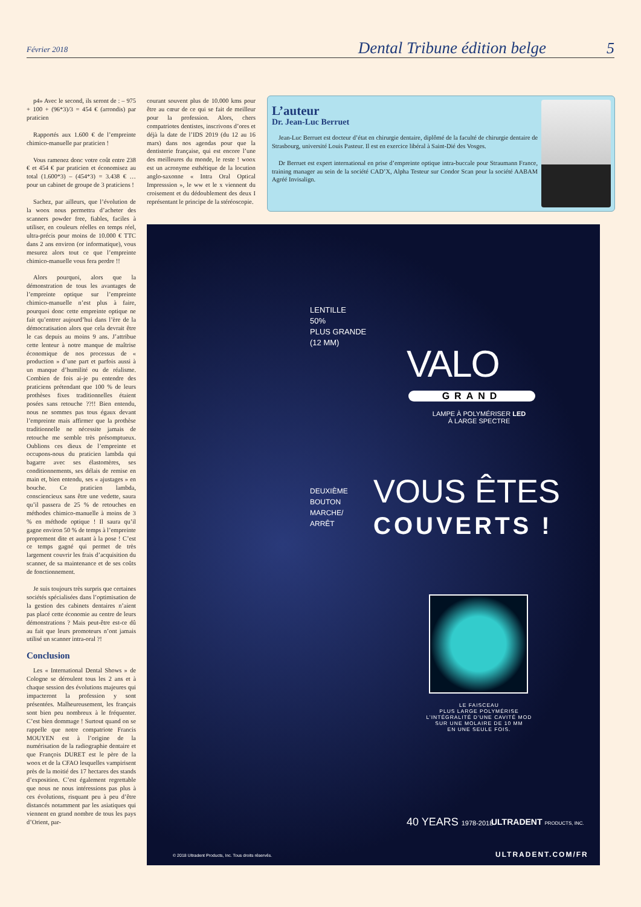Février 2018 Dental Tribune édition belge 5
p4» Avec le second, ils seront de : – 975 + 100 + (96*3)/3 = 454 € (arrondis) par praticien
Rapportés aux 1.600 € de l’empreinte chimico-manuelle par praticien !
Vous ramenez donc votre coût entre 238 € et 454 € par praticien et économisez au total (1.600*3) – (454*3) = 3.438 € … pour un cabinet de groupe de 3 praticiens !
Sachez, par ailleurs, que l’évolution de la woox nous permettra d’acheter des scanners powder free, fiables, faciles à utiliser, en couleurs réelles en temps réel, ultra-précis pour moins de 10.000 € TTC dans 2 ans environ (or informatique), vous mesurez alors tout ce que l’empreinte chimico-manuelle vous fera perdre !!
Alors pourquoi, alors que la démonstration de tous les avantages de l’empreinte optique sur l’empreinte chimico-manuelle n’est plus à faire, pourquoi donc cette empreinte optique ne fait qu’entrer aujourd’hui dans l’ère de la démocratisation alors que cela devrait être le cas depuis au moins 9 ans. J’attribue cette lenteur à notre manque de maîtrise économique de nos processus de « production » d’une part et parfois aussi à un manque d’humilité ou de réalisme. Combien de fois ai-je pu entendre des praticiens prétendant que 100 % de leurs prothèses fixes traditionnelles étaient posées sans retouche ??!! Bien entendu, nous ne sommes pas tous égaux devant l’empreinte mais affirmer que la prothèse traditionnelle ne nécessite jamais de retouche me semble très présomptueux. Oublions ces dieux de l’empreinte et occupons-nous du praticien lambda qui bagarre avec ses élastomères, ses conditionnements, ses délais de remise en main et, bien entendu, ses « ajustages » en bouche. Ce praticien lambda, consciencieux sans être une vedette, saura qu’il passera de 25 % de retouches en méthodes chimico-manuelle à moins de 3 % en méthode optique ! Il saura qu’il gagne environ 50 % de temps à l’empreinte proprement dite et autant à la pose ! C’est ce temps gagné qui permet de très largement couvrir les frais d’acquisition du scanner, de sa maintenance et de ses coûts de fonctionnement.
Je suis toujours très surpris que certaines sociétés spécialisées dans l’optimisation de la gestion des cabinets dentaires n’aient pas placé cette économie au centre de leurs démonstrations ? Mais peut-être est-ce dû au fait que leurs promoteurs n’ont jamais utilisé un scanner intra-oral ?!
Conclusion
Les « International Dental Shows » de Cologne se déroulent tous les 2 ans et à chaque session des évolutions majeures qui impacteront la profession y sont présentées. Malheureusement, les français sont bien peu nombreux à le fréquenter. C’est bien dommage ! Surtout quand on se rappelle que notre compatriote Francis MOUYEN est à l’origine de la numérisation de la radiographie dentaire et que François DURET est le père de la woox et de la CFAO lesquelles vampirisent près de la moitié des 17 hectares des stands d’exposition. C’est également regrettable que nous ne nous intéressions pas plus à ces évolutions, risquant peu à peu d’être distancés notamment par les asiatiques qui viennent en grand nombre de tous les pays d’Orient, par-
courant souvent plus de 10.000 kms pour être au cœur de ce qui se fait de meilleur pour la profession. Alors, chers compatriotes dentistes, inscrivons d’ores et déjà la date de l’IDS 2019 (du 12 au 16 mars) dans nos agendas pour que la dentisterie française, qui est encore l’une des meilleures du monde, le reste ! woox est un acronyme esthétique de la locution anglo-saxonne « Intra Oral Optical Impresssion », le ww et le x viennent du croisement et du dédoublement des deux I représentant le principe de la stéréoscopie.
L’auteur
Dr. Jean-Luc Berruet
Jean-Luc Berruet est docteur d’état en chirurgie dentaire, diplômé de la faculté de chirurgie dentaire de Strasbourg, université Louis Pasteur. Il est en exercice libéral à Saint-Dié des Vosges.
Dr Berruet est expert international en prise d’empreinte optique intra-buccale pour Straumann France, training manager au sein de la société CAD’X, Alpha Testeur sur Condor Scan pour la société AABAM Agréé Invisalign.
LENTILLE
50%
PLUS GRANDE
(12 MM)
VALO
GRAND
LAMPE À POLYMÉRISER LED
À LARGE SPECTRE
DEUXIÈME
BOUTON
MARCHE/
ARRÊT
VOUS ÊTES
COUVERTS !
LE FAISCEAU
PLUS LARGE POLYMÉRISE
L’INTÉGRALITÉ D’UNE CAVITÉ MOD
SUR UNE MOLAIRE DE 10 MM
EN UNE SEULE FOIS.
40 YEARS 1978-2018 ULTRADENT PRODUCTS, INC.
© 2018 Ultradent Products, Inc. Tous droits réservés.
ULTRADENT.COM/FR